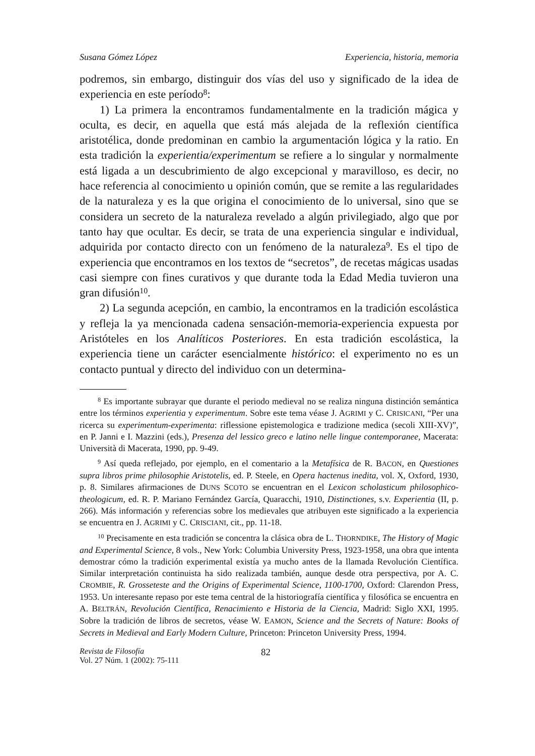Susana Gómez López Experiencia, historia, memoria
podremos, sin embargo, distinguir dos vías del uso y significado de la idea de experiencia en este período<sup>8</sup>:
1) La primera la encontramos fundamentalmente en la tradición mágica y oculta, es decir, en aquella que está más alejada de la reflexión científica aristotélica, donde predominan en cambio la argumentación lógica y la ratio. En esta tradición la experientia/experimentum se refiere a lo singular y normalmente está ligada a un descubrimiento de algo excepcional y maravilloso, es decir, no hace referencia al conocimiento u opinión común, que se remite a las regularidades de la naturaleza y es la que origina el conocimiento de lo universal, sino que se considera un secreto de la naturaleza revelado a algún privilegiado, algo que por tanto hay que ocultar. Es decir, se trata de una experiencia singular e individual, adquirida por contacto directo con un fenómeno de la naturaleza<sup>9</sup>. Es el tipo de experiencia que encontramos en los textos de “secretos”, de recetas mágicas usadas casi siempre con fines curativos y que durante toda la Edad Media tuvieron una gran difusión<sup>10</sup>.
2) La segunda acepción, en cambio, la encontramos en la tradición escolástica y refleja la ya mencionada cadena sensación-memoria-experiencia expuesta por Aristóteles en los Analíticos Posteriores. En esta tradición escolástica, la experiencia tiene un carácter esencialmente histórico: el experimento no es un contacto puntual y directo del individuo con un determina-
<sup>8</sup> Es importante subrayar que durante el periodo medieval no se realiza ninguna distinción semántica entre los términos experientia y experimentum. Sobre este tema véase J. AGRIMI y C. CRISICANI, “Per una ricerca su experimentum-experimenta: riflessione epistemologica e tradizione medica (secoli XIII-XV)”, en P. Janni e I. Mazzini (eds.), Presenza del lessico greco e latino nelle lingue contemporanee, Macerata: Università di Macerata, 1990, pp. 9-49.
<sup>9</sup> Así queda reflejado, por ejemplo, en el comentario a la Metafísica de R. BACON, en Questiones supra libros prime philosophie Aristotelis, ed. P. Steele, en Opera hactenus inedita, vol. X, Oxford, 1930, p. 8. Similares afirmaciones de DUNS SCOTO se encuentran en el Lexicon scholasticum philosophico-theologicum, ed. R. P. Mariano Fernández García, Quaracchi, 1910, Distinctiones, s.v. Experientia (II, p. 266). Más información y referencias sobre los medievales que atribuyen este significado a la experiencia se encuentra en J. AGRIMI y C. CRISCIANI, cit., pp. 11-18.
<sup>10</sup> Precisamente en esta tradición se concentra la clásica obra de L. THORNDIKE, The History of Magic and Experimental Science, 8 vols., New York: Columbia University Press, 1923-1958, una obra que intenta demostrar cómo la tradición experimental existía ya mucho antes de la llamada Revolución Científica. Similar interpretación continuista ha sido realizada también, aunque desde otra perspectiva, por A. C. CROMBIE, R. Grosseteste and the Origins of Experimental Science, 1100-1700, Oxford: Clarendon Press, 1953. Un interesante repaso por este tema central de la historiografía científica y filosófica se encuentra en A. BELTRÁN, Revolución Científica, Renacimiento e Historia de la Ciencia, Madrid: Siglo XXI, 1995. Sobre la tradición de libros de secretos, véase W. EAMON, Science and the Secrets of Nature: Books of Secrets in Medieval and Early Modern Culture, Princeton: Princeton University Press, 1994.
Revista de Filosofía
Vol. 27 Núm. 1 (2002): 75-111
82